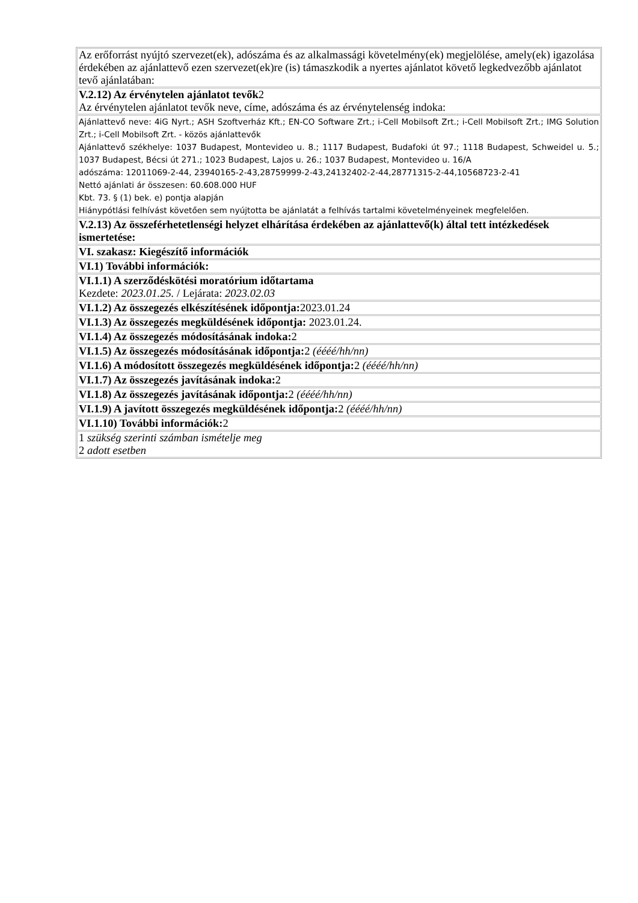| Az erőforrást nyújtó szervezet(ek), adószáma és az alkalmassági követelmény(ek) megjelölése, amely(ek) igazolása érdekében az ajánlattevő ezen szervezet(ek)re (is) támaszkodik a nyertes ajánlatot követő legkedvezőbb ajánlatot tevő ajánlatában: |
| V.2.12) Az érvénytelen ajánlatot tevők 2 Az érvénytelen ajánlatot tevők neve, címe, adószáma és az érvénytelenség indoka: |
| Ajánlattevő neve: 4iG Nyrt.; ASH Szoftverház Kft.; EN-CO Software Zrt.; i-Cell Mobilsoft Zrt.; i-Cell Mobilsoft Zrt.; IMG Solution Zrt.; i-Cell Mobilsoft Zrt. - közös ajánlattevők Ajánlattevő székhelye: 1037 Budapest, Montevideo u. 8.; 1117 Budapest, Budafoki út 97.; 1118 Budapest, Schweidel u. 5.; 1037 Budapest, Bécsi út 271.; 1023 Budapest, Lajos u. 26.; 1037 Budapest, Montevideo u. 16/A adószáma: 12011069-2-44, 23940165-2-43,28759999-2-43,24132402-2-44,28771315-2-44,10568723-2-41 Nettó ajánlati ár összesen: 60.608.000 HUF Kbt. 73. § (1) bek. e) pontja alapján Hiánypótlási felhívást követően sem nyújtotta be ajánlatát a felhívás tartalmi követelményeinek megfelelően. |
| V.2.13) Az összeférhetetlenségi helyzet elhárítása érdekében az ajánlattevő(k) által tett intézkedések ismertetése: |
| VI. szakasz: Kiegészítő információk |
| VI.1) További információk: |
| VI.1.1) A szerződéskötési moratórium időtartama Kezdete: 2023.01.25. / Lejárata: 2023.02.03 |
| VI.1.2) Az összegezés elkészítésének időpontja: 2023.01.24 |
| VI.1.3) Az összegezés megküldésének időpontja: 2023.01.24. |
| VI.1.4) Az összegezés módosításának indoka: 2 |
| VI.1.5) Az összegezés módosításának időpontja: 2 (éééé/hh/nn) |
| VI.1.6) A módosított összegezés megküldésének időpontja: 2 (éééé/hh/nn) |
| VI.1.7) Az összegezés javításának indoka: 2 |
| VI.1.8) Az összegezés javításának időpontja: 2 (éééé/hh/nn) |
| VI.1.9) A javított összegezés megküldésének időpontja: 2 (éééé/hh/nn) |
| VI.1.10) További információk: 2 |
| 1 szükség szerinti számban ismételje meg 2 adott esetben |